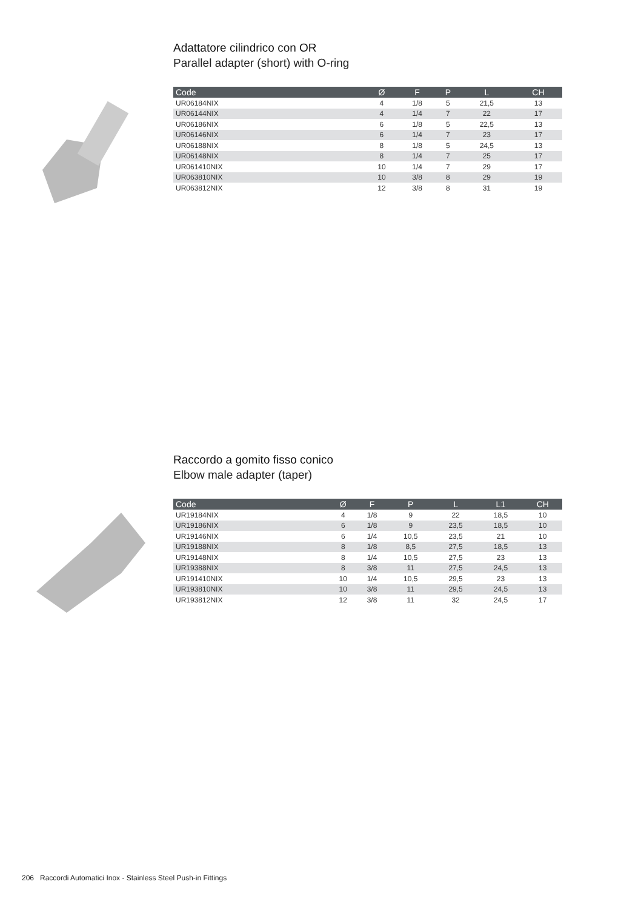Adattatore cilindrico con OR
Parallel adapter (short) with O-ring
| Code | Ø | F | P | L | CH |
| --- | --- | --- | --- | --- | --- |
| UR06184NIX | 4 | 1/8 | 5 | 21,5 | 13 |
| UR06144NIX | 4 | 1/4 | 7 | 22 | 17 |
| UR06186NIX | 6 | 1/8 | 5 | 22,5 | 13 |
| UR06146NIX | 6 | 1/4 | 7 | 23 | 17 |
| UR06188NIX | 8 | 1/8 | 5 | 24,5 | 13 |
| UR06148NIX | 8 | 1/4 | 7 | 25 | 17 |
| UR061410NIX | 10 | 1/4 | 7 | 29 | 17 |
| UR063810NIX | 10 | 3/8 | 8 | 29 | 19 |
| UR063812NIX | 12 | 3/8 | 8 | 31 | 19 |
Raccordo a gomito fisso conico
Elbow male adapter (taper)
| Code | Ø | F | P | L | L1 | CH |
| --- | --- | --- | --- | --- | --- | --- |
| UR19184NIX | 4 | 1/8 | 9 | 22 | 18,5 | 10 |
| UR19186NIX | 6 | 1/8 | 9 | 23,5 | 18,5 | 10 |
| UR19146NIX | 6 | 1/4 | 10,5 | 23,5 | 21 | 10 |
| UR19188NIX | 8 | 1/8 | 8,5 | 27,5 | 18,5 | 13 |
| UR19148NIX | 8 | 1/4 | 10,5 | 27,5 | 23 | 13 |
| UR19388NIX | 8 | 3/8 | 11 | 27,5 | 24,5 | 13 |
| UR191410NIX | 10 | 1/4 | 10,5 | 29,5 | 23 | 13 |
| UR193810NIX | 10 | 3/8 | 11 | 29,5 | 24,5 | 13 |
| UR193812NIX | 12 | 3/8 | 11 | 32 | 24,5 | 17 |
206 Raccordi Automatici Inox - Stainless Steel Push-in Fittings